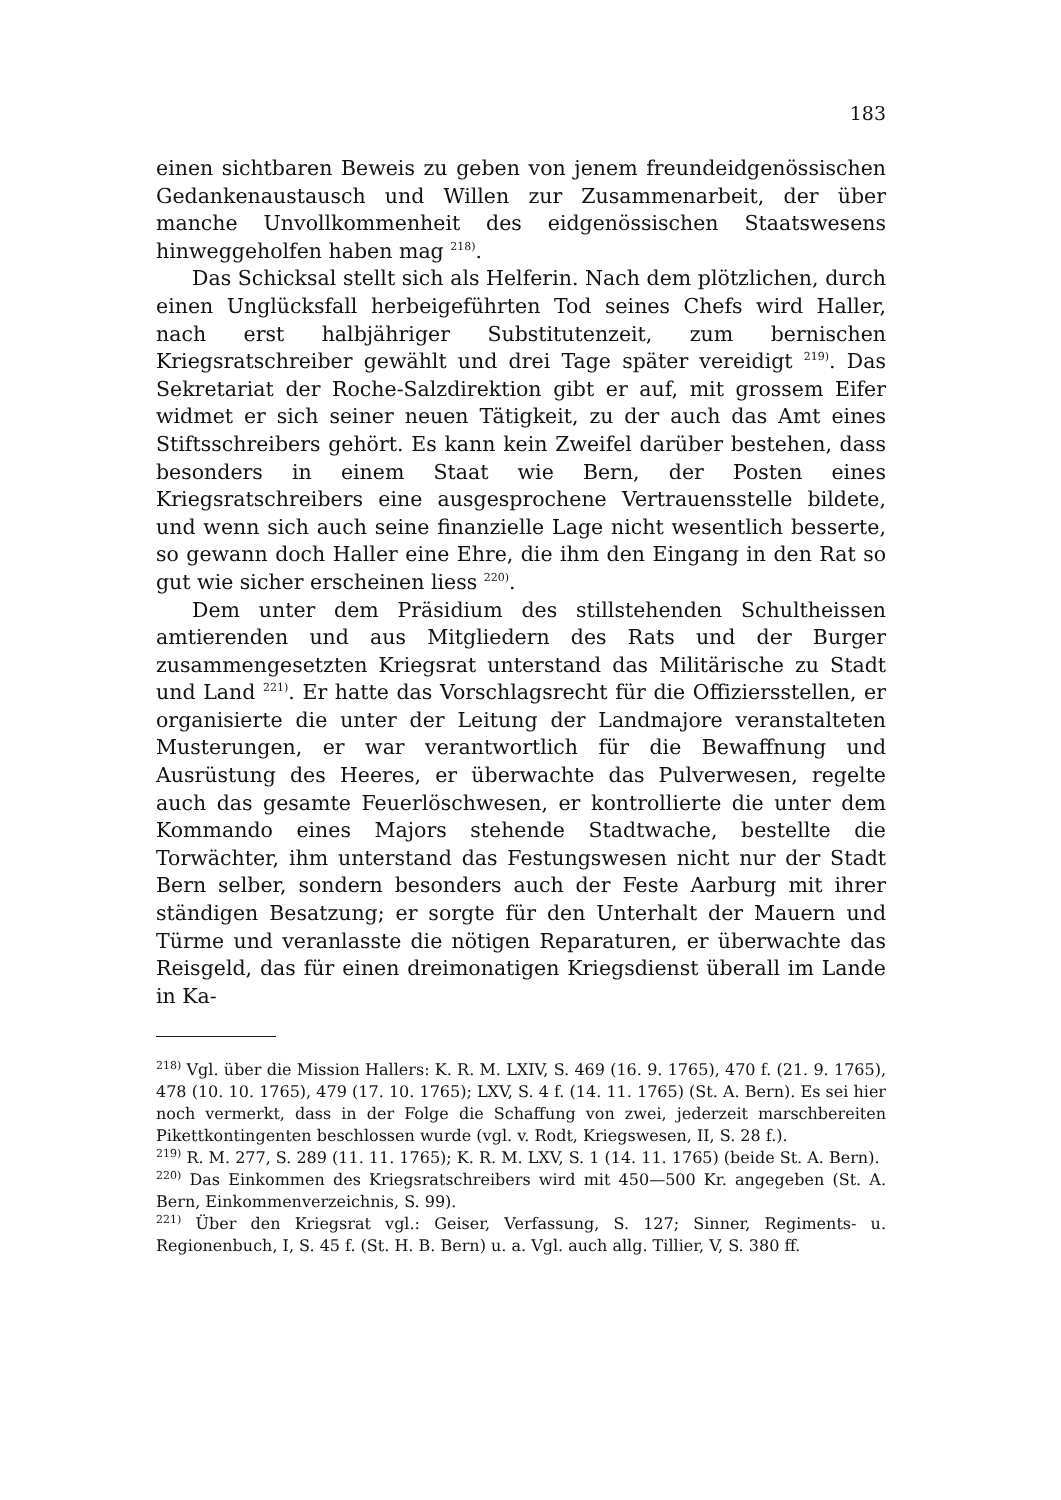183
einen sichtbaren Beweis zu geben von jenem freundeidgenössischen Gedankenaustausch und Willen zur Zusammenarbeit, der über manche Unvollkommenheit des eidgenössischen Staatswesens hinweggeholfen haben mag <sup>218)</sup>.
Das Schicksal stellt sich als Helferin. Nach dem plötzlichen, durch einen Unglücksfall herbeigeführten Tod seines Chefs wird Haller, nach erst halbjähriger Substitutenzeit, zum bernischen Kriegsratschreiber gewählt und drei Tage später vereidigt <sup>219)</sup>. Das Sekretariat der Roche-Salzdirektion gibt er auf, mit grossem Eifer widmet er sich seiner neuen Tätigkeit, zu der auch das Amt eines Stiftsschreibers gehört. Es kann kein Zweifel darüber bestehen, dass besonders in einem Staat wie Bern, der Posten eines Kriegsratschreibers eine ausgesprochene Vertrauensstelle bildete, und wenn sich auch seine finanzielle Lage nicht wesentlich besserte, so gewann doch Haller eine Ehre, die ihm den Eingang in den Rat so gut wie sicher erscheinen liess <sup>220)</sup>.
Dem unter dem Präsidium des stillstehenden Schultheissen amtierenden und aus Mitgliedern des Rats und der Burger zusammengesetzten Kriegsrat unterstand das Militärische zu Stadt und Land <sup>221)</sup>. Er hatte das Vorschlagsrecht für die Offiziersstellen, er organisierte die unter der Leitung der Landmajore veranstalteten Musterungen, er war verantwortlich für die Bewaffnung und Ausrüstung des Heeres, er überwachte das Pulverwesen, regelte auch das gesamte Feuerlöschwesen, er kontrollierte die unter dem Kommando eines Majors stehende Stadtwache, bestellte die Torwächter, ihm unterstand das Festungswesen nicht nur der Stadt Bern selber, sondern besonders auch der Feste Aarburg mit ihrer ständigen Besatzung; er sorgte für den Unterhalt der Mauern und Türme und veranlasste die nötigen Reparaturen, er überwachte das Reisgeld, das für einen dreimonatigen Kriegsdienst überall im Lande in Ka-
<sup>218)</sup> Vgl. über die Mission Hallers: K. R. M. LXIV, S. 469 (16. 9. 1765), 470 f. (21. 9. 1765), 478 (10. 10. 1765), 479 (17. 10. 1765); LXV, S. 4 f. (14. 11. 1765) (St. A. Bern). Es sei hier noch vermerkt, dass in der Folge die Schaffung von zwei, jederzeit marschbereiten Pikettkontingenten beschlossen wurde (vgl. v. Rodt, Kriegswesen, II, S. 28 f.).
<sup>219)</sup> R. M. 277, S. 289 (11. 11. 1765); K. R. M. LXV, S. 1 (14. 11. 1765) (beide St. A. Bern).
<sup>220)</sup> Das Einkommen des Kriegsratschreibers wird mit 450—500 Kr. angegeben (St. A. Bern, Einkommenverzeichnis, S. 99).
<sup>221)</sup> Über den Kriegsrat vgl.: Geiser, Verfassung, S. 127; Sinner, Regiments- u. Regionenbuch, I, S. 45 f. (St. H. B. Bern) u. a. Vgl. auch allg. Tillier, V, S. 380 ff.